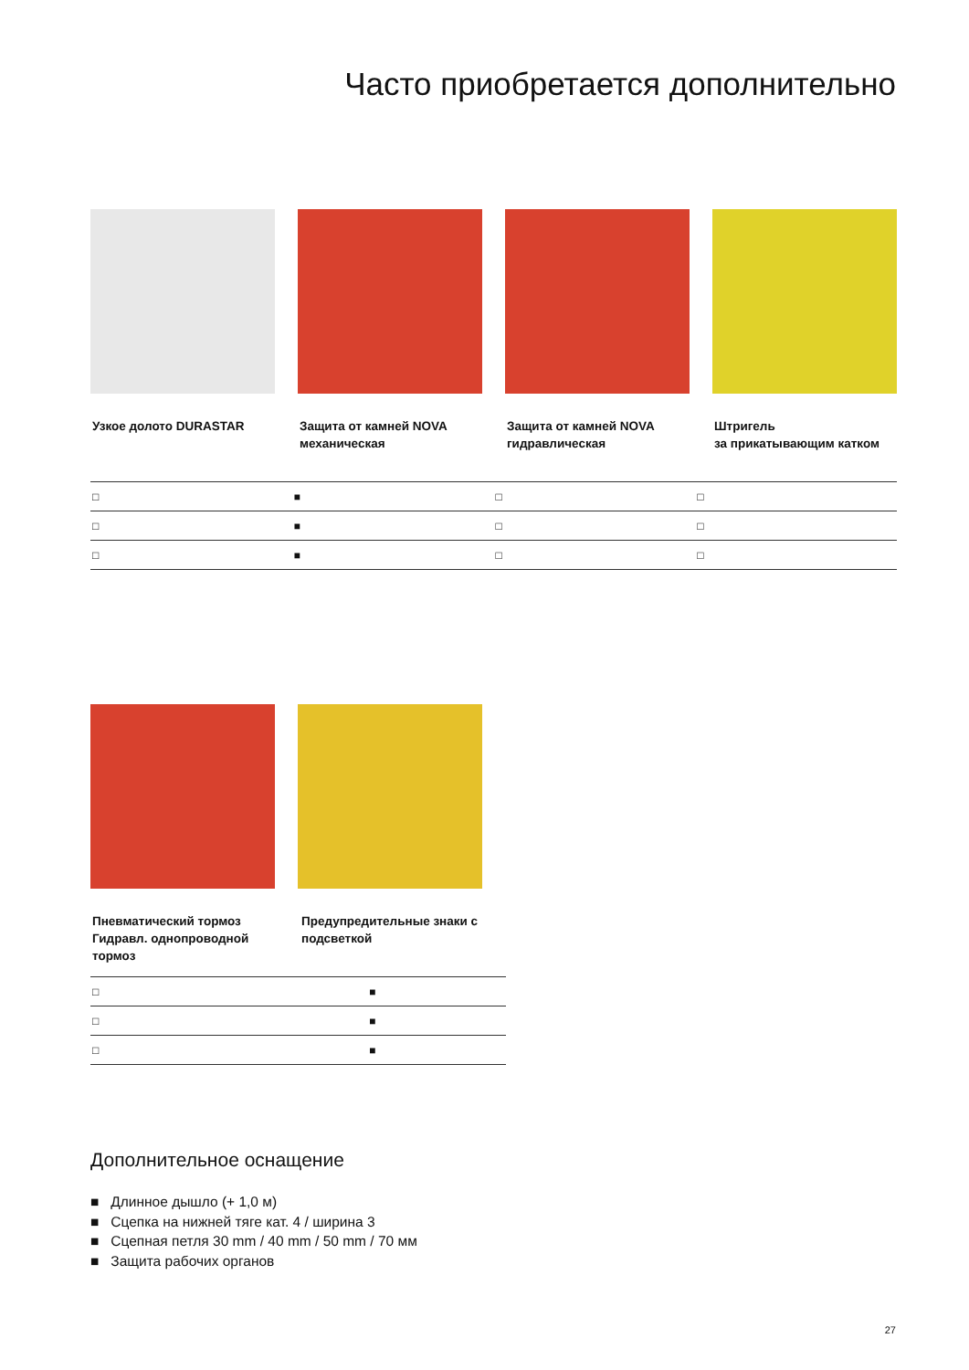Часто приобретается дополнительно
Узкое долото DURASTAR Защита от камней NOVA механическая
Защита от камней NOVA гидравлическая
Штригель
за прикатывающим катком
| □ | ■ | □ | □ |
| □ | ■ | □ | □ |
| □ | ■ | □ | □ |
Пневматический тормоз Гидравл. однопроводной тормоз
Предупредительные знаки с подсветкой
| □ | ■ |
| □ | ■ |
| □ | ■ |
Дополнительное оснащение
■ Длинное дышло (+ 1,0 м)
■ Сцепка на нижней тяге кат. 4 / ширина 3
■ Сцепная петля 30 mm / 40 mm / 50 mm / 70 мм
■ Защита рабочих органов
27